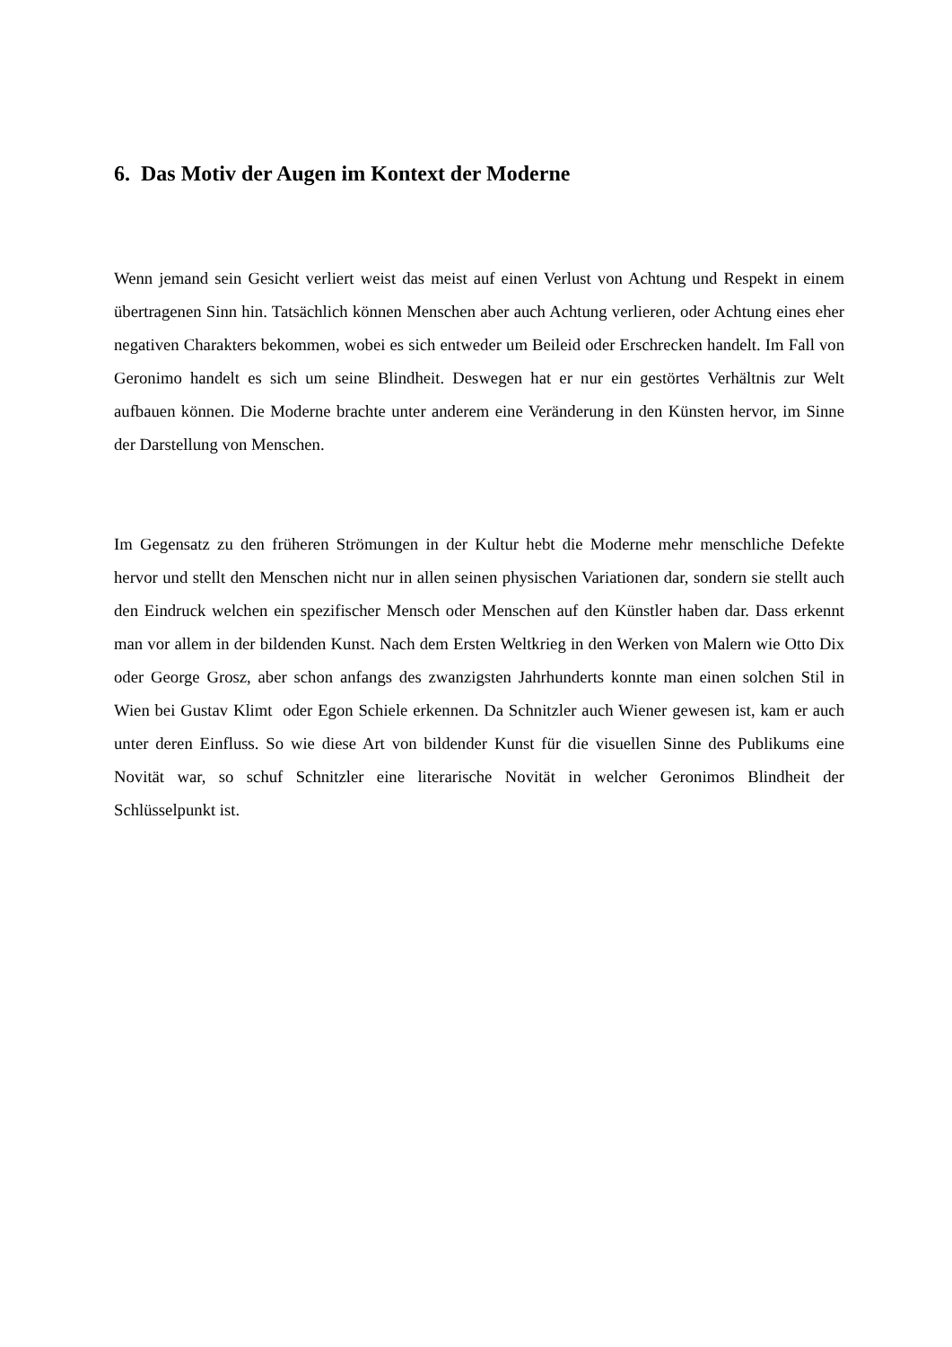6. Das Motiv der Augen im Kontext der Moderne
Wenn jemand sein Gesicht verliert weist das meist auf einen Verlust von Achtung und Respekt in einem übertragenen Sinn hin. Tatsächlich können Menschen aber auch Achtung verlieren, oder Achtung eines eher negativen Charakters bekommen, wobei es sich entweder um Beileid oder Erschrecken handelt. Im Fall von Geronimo handelt es sich um seine Blindheit. Deswegen hat er nur ein gestörtes Verhältnis zur Welt aufbauen können. Die Moderne brachte unter anderem eine Veränderung in den Künsten hervor, im Sinne der Darstellung von Menschen.
Im Gegensatz zu den früheren Strömungen in der Kultur hebt die Moderne mehr menschliche Defekte hervor und stellt den Menschen nicht nur in allen seinen physischen Variationen dar, sondern sie stellt auch den Eindruck welchen ein spezifischer Mensch oder Menschen auf den Künstler haben dar. Dass erkennt man vor allem in der bildenden Kunst. Nach dem Ersten Weltkrieg in den Werken von Malern wie Otto Dix oder George Grosz, aber schon anfangs des zwanzigsten Jahrhunderts konnte man einen solchen Stil in Wien bei Gustav Klimt oder Egon Schiele erkennen. Da Schnitzler auch Wiener gewesen ist, kam er auch unter deren Einfluss. So wie diese Art von bildender Kunst für die visuellen Sinne des Publikums eine Novität war, so schuf Schnitzler eine literarische Novität in welcher Geronimos Blindheit der Schlüsselpunkt ist.